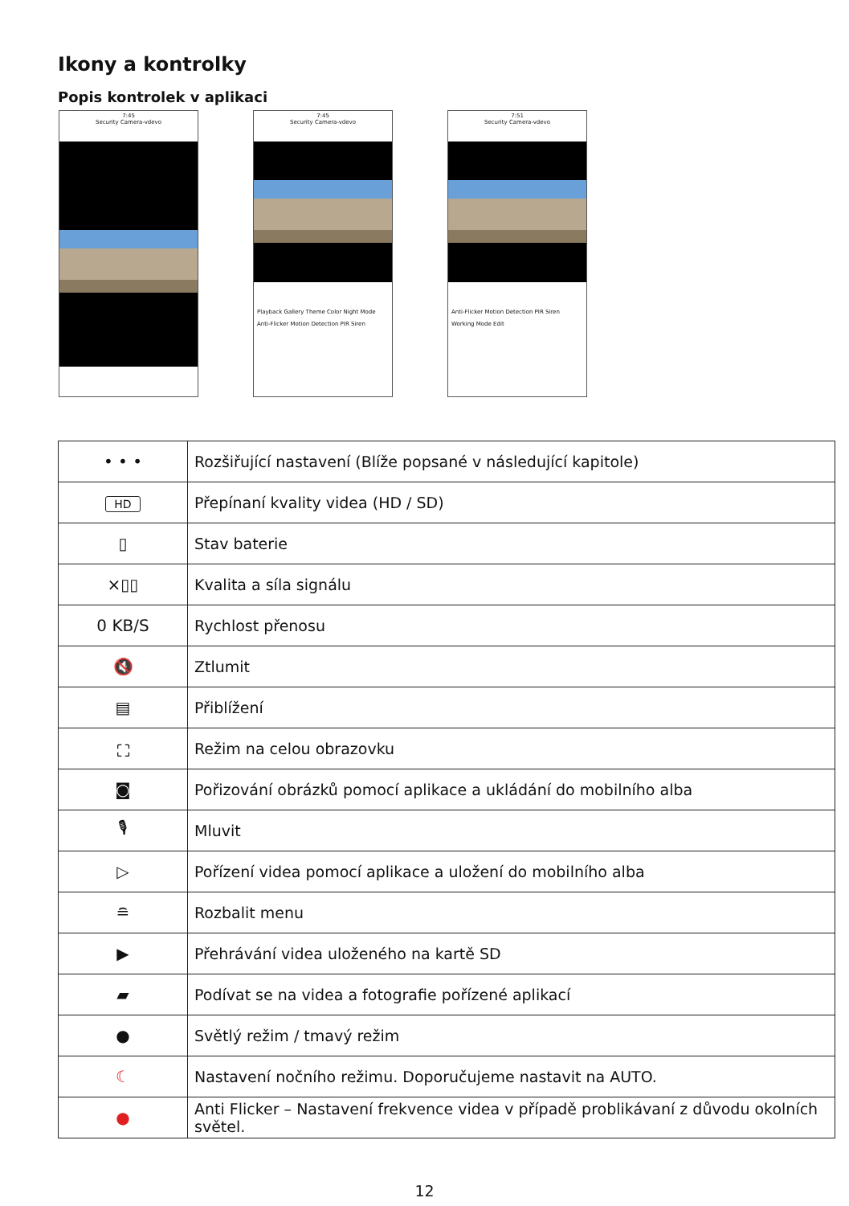Ikony a kontrolky
Popis kontrolek v aplikaci
7:45
Security Camera-vdevo
7:45
Security Camera-vdevo
Playback Gallery Theme Color Night Mode
Anti-Flicker Motion Detection PIR Siren
7:51
Security Camera-vdevo
Anti-Flicker Motion Detection PIR Siren
Working Mode Edit
| • • • | Rozšiřující nastavení (Blíže popsané v následující kapitole) |
| HD | Přepínaní kvality videa (HD / SD) |
| ▯ | Stav baterie |
| ×▯▯ | Kvalita a síla signálu |
| 0 KB/S | Rychlost přenosu |
| 🔇 | Ztlumit |
| ▤ | Přiblížení |
| ⛶ | Režim na celou obrazovku |
| ◙ | Pořizování obrázků pomocí aplikace a ukládání do mobilního alba |
| 🎙 | Mluvit |
| ▷ | Pořízení videa pomocí aplikace a uložení do mobilního alba |
| ≘ | Rozbalit menu |
| ▶ | Přehrávání videa uloženého na kartě SD |
| ▰ | Podívat se na videa a fotografie pořízené aplikací |
| ● | Světlý režim / tmavý režim |
| ☾ | Nastavení nočního režimu. Doporučujeme nastavit na AUTO. |
| ● | Anti Flicker – Nastavení frekvence videa v případě problikávaní z důvodu okolních světel. |
12